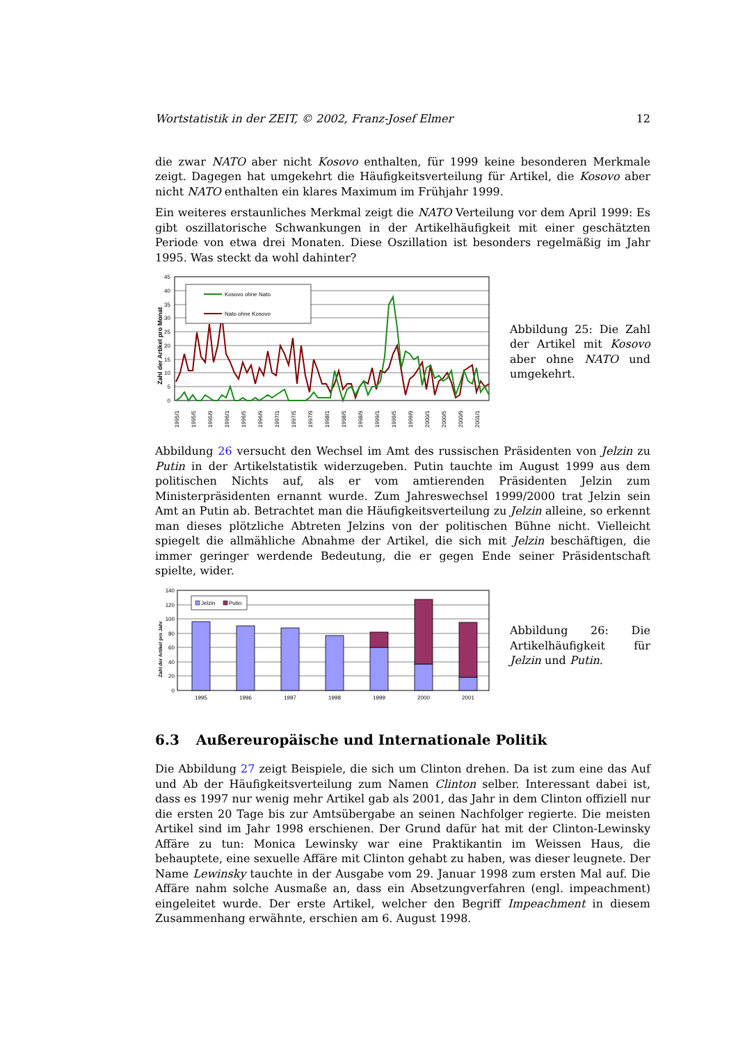Wortstatistik in der ZEIT, © 2002, Franz-Josef Elmer 12
die zwar NATO aber nicht Kosovo enthalten, für 1999 keine besonderen Merkmale zeigt. Dagegen hat umgekehrt die Häufigkeitsverteilung für Artikel, die Kosovo aber nicht NATO enthalten ein klares Maximum im Frühjahr 1999.
Ein weiteres erstaunliches Merkmal zeigt die NATO Verteilung vor dem April 1999: Es gibt oszillatorische Schwankungen in der Artikelhäufigkeit mit einer geschätzten Periode von etwa drei Monaten. Diese Oszillation ist besonders regelmäßig im Jahr 1995. Was steckt da wohl dahinter?
45
40
35
30
25
20
15
10
5
0
Zahl der Artikel pro Monat
Kosovo ohne Nato
Nato ohne Kosovo
1995/1
1995/5
1995/9
1996/1
1996/5
1996/9
1997/1
1997/5
1997/9
1998/1
1998/5
1998/9
1999/1
1999/5
1999/9
2000/1
2000/5
2000/9
2001/1
Abbildung 25: Die Zahl der Artikel mit Kosovo aber ohne NATO und umgekehrt.
Abbildung 26 versucht den Wechsel im Amt des russischen Präsidenten von Jelzin zu Putin in der Artikelstatistik widerzugeben. Putin tauchte im August 1999 aus dem politischen Nichts auf, als er vom amtierenden Präsidenten Jelzin zum Ministerpräsidenten ernannt wurde. Zum Jahreswechsel 1999/2000 trat Jelzin sein Amt an Putin ab. Betrachtet man die Häufigkeitsverteilung zu Jelzin alleine, so erkennt man dieses plötzliche Abtreten Jelzins von der politischen Bühne nicht. Vielleicht spiegelt die allmähliche Abnahme der Artikel, die sich mit Jelzin beschäftigen, die immer geringer werdende Bedeutung, die er gegen Ende seiner Präsidentschaft spielte, wider.
140
120
100
80
60
40
20
0
Zahl der Artikel pro Jahr
Jelzin
Putin
1995
1996
1997
1998
1999
2000
2001
Abbildung 26: Die Artikelhäufigkeit für Jelzin und Putin.
6.3 Außereuropäische und Internationale Politik
Die Abbildung 27 zeigt Beispiele, die sich um Clinton drehen. Da ist zum eine das Auf und Ab der Häufigkeitsverteilung zum Namen Clinton selber. Interessant dabei ist, dass es 1997 nur wenig mehr Artikel gab als 2001, das Jahr in dem Clinton offiziell nur die ersten 20 Tage bis zur Amtsübergabe an seinen Nachfolger regierte. Die meisten Artikel sind im Jahr 1998 erschienen. Der Grund dafür hat mit der Clinton-Lewinsky Affäre zu tun: Monica Lewinsky war eine Praktikantin im Weissen Haus, die behauptete, eine sexuelle Affäre mit Clinton gehabt zu haben, was dieser leugnete. Der Name Lewinsky tauchte in der Ausgabe vom 29. Januar 1998 zum ersten Mal auf. Die Affäre nahm solche Ausmaße an, dass ein Absetzungverfahren (engl. impeachment) eingeleitet wurde. Der erste Artikel, welcher den Begriff Impeachment in diesem Zusammenhang erwähnte, erschien am 6. August 1998.